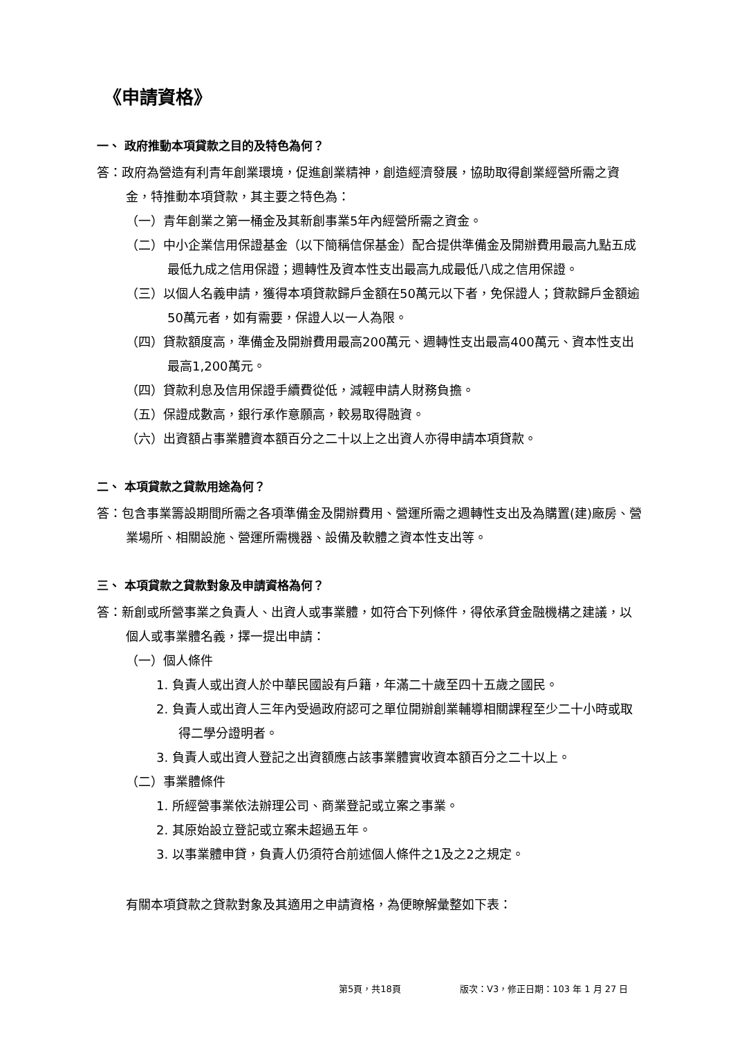《申請資格》
一、 政府推動本項貸款之目的及特色為何？
答：政府為營造有利青年創業環境，促進創業精神，創造經濟發展，協助取得創業經營所需之資金，特推動本項貸款，其主要之特色為：
（一）青年創業之第一桶金及其新創事業5年內經營所需之資金。
（二）中小企業信用保證基金（以下簡稱信保基金）配合提供準備金及開辦費用最高九點五成最低九成之信用保證；週轉性及資本性支出最高九成最低八成之信用保證。
（三）以個人名義申請，獲得本項貸款歸戶金額在50萬元以下者，免保證人；貸款歸戶金額逾50萬元者，如有需要，保證人以一人為限。
（四）貸款額度高，準備金及開辦費用最高200萬元、週轉性支出最高400萬元、資本性支出最高1,200萬元。
（四）貸款利息及信用保證手續費從低，減輕申請人財務負擔。
（五）保證成數高，銀行承作意願高，較易取得融資。
（六）出資額占事業體資本額百分之二十以上之出資人亦得申請本項貸款。
二、 本項貸款之貸款用途為何？
答：包含事業籌設期間所需之各項準備金及開辦費用、營運所需之週轉性支出及為購置(建)廠房、營業場所、相關設施、營運所需機器、設備及軟體之資本性支出等。
三、 本項貸款之貸款對象及申請資格為何？
答：新創或所營事業之負責人、出資人或事業體，如符合下列條件，得依承貸金融機構之建議，以個人或事業體名義，擇一提出申請：
（一）個人條件
1. 負責人或出資人於中華民國設有戶籍，年滿二十歲至四十五歲之國民。
2. 負責人或出資人三年內受過政府認可之單位開辦創業輔導相關課程至少二十小時或取得二學分證明者。
3. 負責人或出資人登記之出資額應占該事業體實收資本額百分之二十以上。
（二）事業體條件
1. 所經營事業依法辦理公司、商業登記或立案之事業。
2. 其原始設立登記或立案未超過五年。
3. 以事業體申貸，負責人仍須符合前述個人條件之1及之2之規定。
有關本項貸款之貸款對象及其適用之申請資格，為便瞭解彙整如下表：
第5頁，共18頁
版次：V3，修正日期：103 年 1 月 27 日